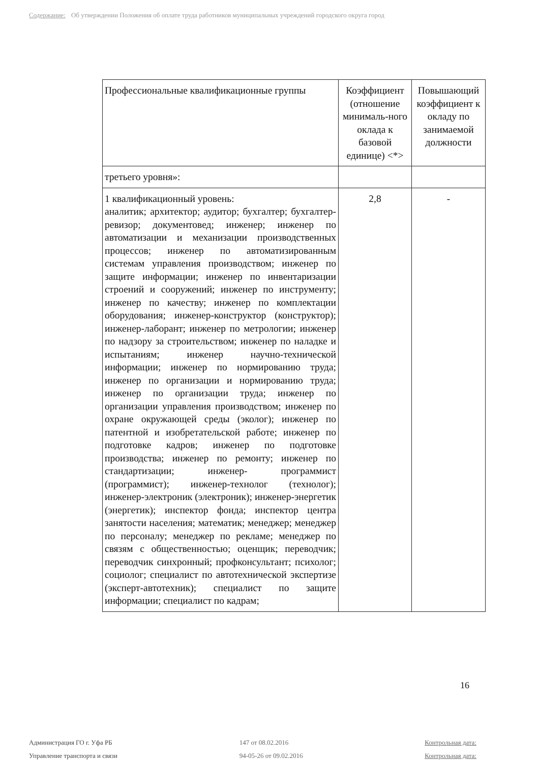Содержание: Об утверждении Положения об оплате труда работников муниципальных учреждений городского округа город
| Профессиональные квалификационные группы | Коэффициент (отношение минималь-ного оклада к базовой единице) <*> | Повышающий коэффициент к окладу по занимаемой должности |
| --- | --- | --- |
| третьего уровня»: | | |
| 1 квалификационный уровень: аналитик; архитектор; аудитор; бухгалтер; бухгалтер-ревизор; документовед; инженер; инженер по автоматизации и механизации производственных процессов; инженер по автоматизированным системам управления производством; инженер по защите информации; инженер по инвентаризации строений и сооружений; инженер по инструменту; инженер по качеству; инженер по комплектации оборудования; инженер-конструктор (конструктор); инженер-лаборант; инженер по метрологии; инженер по надзору за строительством; инженер по наладке и испытаниям; инженер научно-технической информации; инженер по нормированию труда; инженер по организации и нормированию труда; инженер по организации труда; инженер по организации управления производством; инженер по охране окружающей среды (эколог); инженер по патентной и изобретательской работе; инженер по подготовке кадров; инженер по подготовке производства; инженер по ремонту; инженер по стандартизации; инженер- программист (программист); инженер-технолог (технолог); инженер-электроник (электроник); инженер-энергетик (энергетик); инспектор фонда; инспектор центра занятости населения; математик; менеджер; менеджер по персоналу; менеджер по рекламе; менеджер по связям с общественностью; оценщик; переводчик; переводчик синхронный; профконсультант; психолог; социолог; специалист по автотехнической экспертизе (эксперт-автотехник); специалист по защите информации; специалист по кадрам; | 2,8 | - |
16
Администрация ГО г. Уфа РБ
Управление транспорта и связи
147 от 08.02.2016
94-05-26 от 09.02.2016
Контрольная дата:
Контрольная дата: